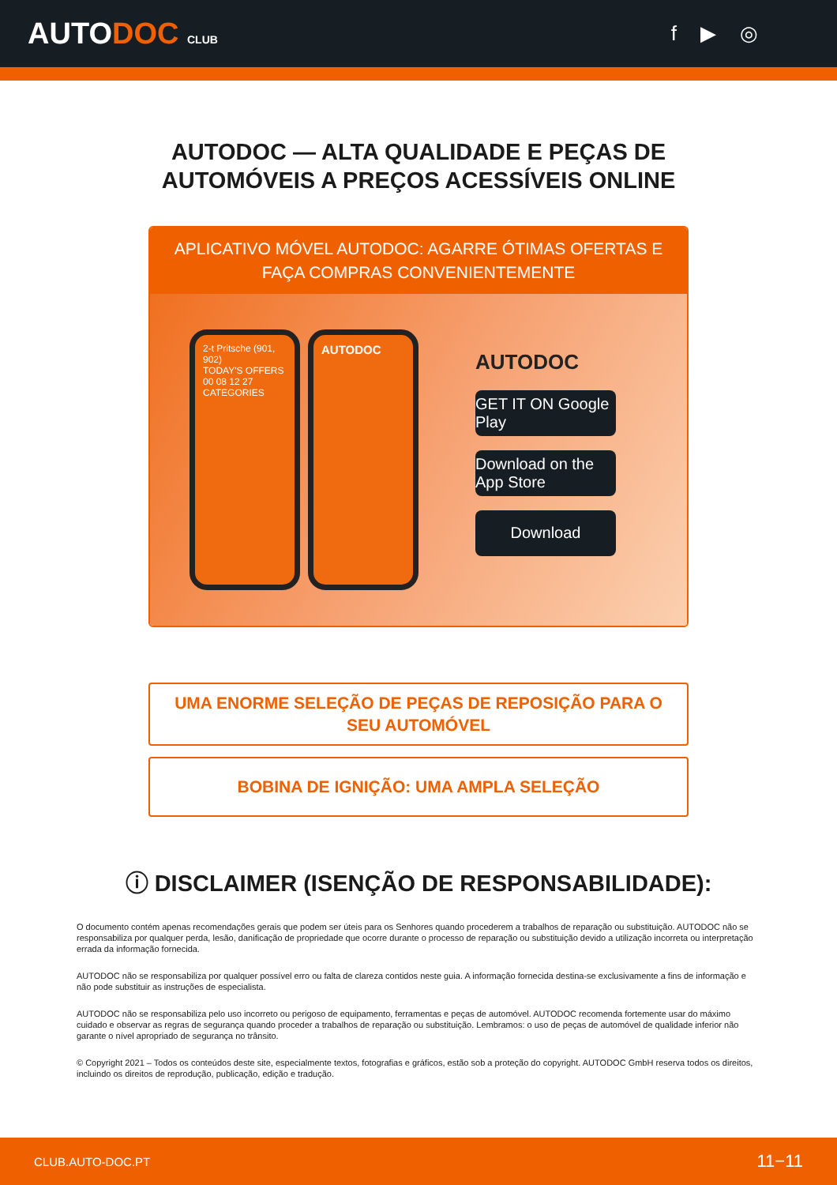AUTODOC CLUB
f ▶ ◎
AUTODOC — ALTA QUALIDADE E PEÇAS DE
AUTOMÓVEIS A PREÇOS ACESSÍVEIS ONLINE
APLICATIVO MÓVEL AUTODOC: AGARRE ÓTIMAS OFERTAS E FAÇA COMPRAS CONVENIENTEMENTE
2-t Pritsche (901, 902)
TODAY'S OFFERS
00 08 12 27
CATEGORIES
AUTODOC
AUTODOC
GET IT ON Google Play
Download on the App Store
Download
UMA ENORME SELEÇÃO DE PEÇAS DE REPOSIÇÃO PARA O SEU AUTOMÓVEL
BOBINA DE IGNIÇÃO: UMA AMPLA SELEÇÃO
ⓘ DISCLAIMER (ISENÇÃO DE RESPONSABILIDADE):
O documento contém apenas recomendações gerais que podem ser úteis para os Senhores quando procederem a trabalhos de reparação ou substituição. AUTODOC não se responsabiliza por qualquer perda, lesão, danificação de propriedade que ocorre durante o processo de reparação ou substituição devido a utilização incorreta ou interpretação errada da informação fornecida.
AUTODOC não se responsabiliza por qualquer possível erro ou falta de clareza contidos neste guia. A informação fornecida destina-se exclusivamente a fins de informação e não pode substituir as instruções de especialista.
AUTODOC não se responsabiliza pelo uso incorreto ou perigoso de equipamento, ferramentas e peças de automóvel. AUTODOC recomenda fortemente usar do máximo cuidado e observar as regras de segurança quando proceder a trabalhos de reparação ou substituição. Lembramos: o uso de peças de automóvel de qualidade inferior não garante o nível apropriado de segurança no trânsito.
© Copyright 2021 – Todos os conteúdos deste site, especialmente textos, fotografias e gráficos, estão sob a proteção do copyright. AUTODOC GmbH reserva todos os direitos, incluindo os direitos de reprodução, publicação, edição e tradução.
CLUB.AUTO-DOC.PT 11−11